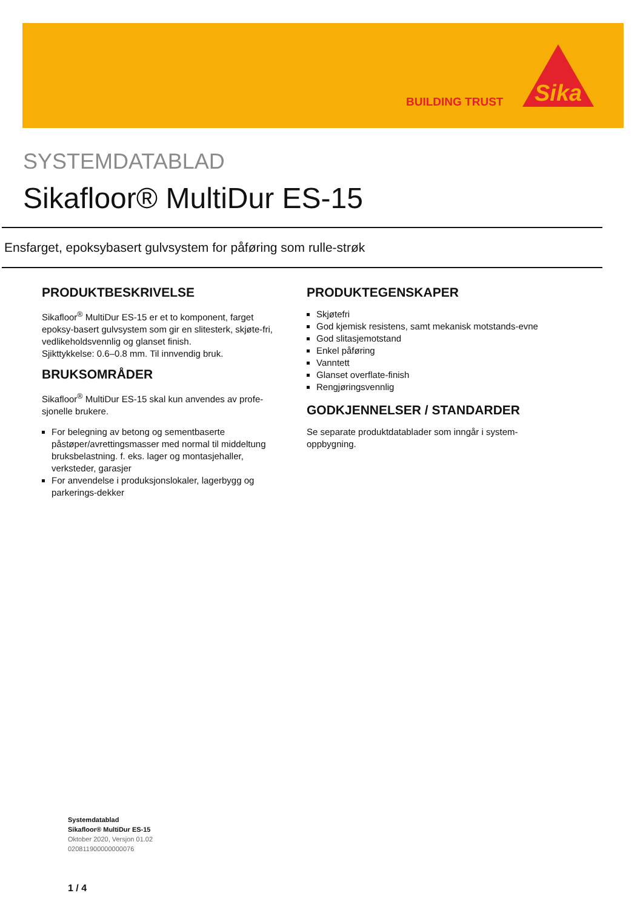BUILDING TRUST
Sika
SYSTEMDATABLAD
Sikafloor® MultiDur ES-15
Ensfarget, epoksybasert gulvsystem for påføring som rulle-strøk
PRODUKTBESKRIVELSE
Sikafloor<sup>®</sup> MultiDur ES-15 er et to komponent, farget epoksy-basert gulvsystem som gir en slitesterk, skjøte-fri, vedlikeholdsvennlig og glanset finish.
Sjikttykkelse: 0.6–0.8 mm. Til innvendig bruk.
BRUKSOMRÅDER
Sikafloor<sup>®</sup> MultiDur ES-15 skal kun anvendes av profe-sjonelle brukere.
For belegning av betong og sementbaserte påstøper/avrettingsmasser med normal til middeltung bruksbelastning. f. eks. lager og montasjehaller, verksteder, garasjer
For anvendelse i produksjonslokaler, lagerbygg og parkerings-dekker
PRODUKTEGENSKAPER
Skjøtefri
God kjemisk resistens, samt mekanisk motstands-evne
God slitasjemotstand
Enkel påføring
Vanntett
Glanset overflate-finish
Rengjøringsvennlig
GODKJENNELSER / STANDARDER
Se separate produktdatablader som inngår i system-oppbygning.
Systemdatablad
Sikafloor® MultiDur ES-15
Oktober 2020, Versjon 01.02
020811900000000076
1 / 4